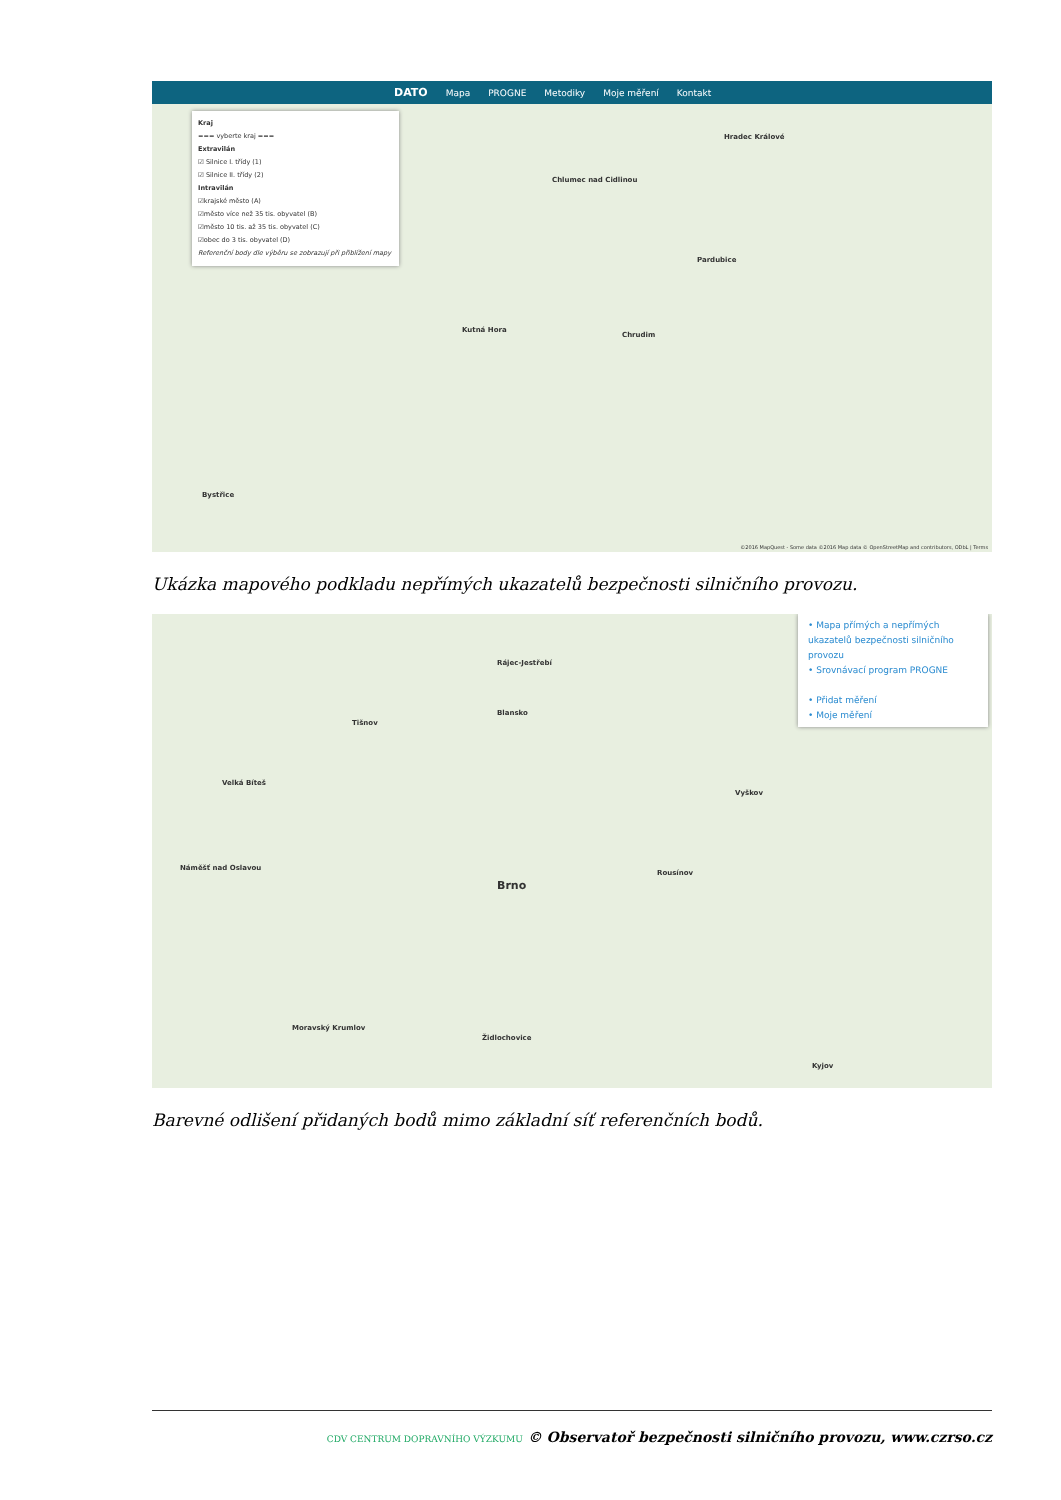DATO Mapa PROGNE Metodiky Moje měření Kontakt
Kraj
=== vyberte kraj ===
Extravilán
☑ Silnice I. třídy (1)
☑ Silnice II. třídy (2)
Intravilán
☑krajské město (A)
☑město více než 35 tis. obyvatel (B)
☑město 10 tis. až 35 tis. obyvatel (C)
☑obec do 3 tis. obyvatel (D)
Referenční body dle výběru se zobrazují při přiblížení mapy
Hradec Králové
Pardubice
Chlumec nad Cidlinou
Kutná Hora
Chrudim
Bystřice
©2016 MapQuest - Some data ©2016 Map data © OpenStreetMap and contributors, ODbL | Terms
Ukázka mapového podkladu nepřímých ukazatelů bezpečnosti silničního provozu.
• Mapa přímých a nepřímých ukazatelů bezpečnosti silničního provozu
• Srovnávací program PROGNE
• Přidat měření
• Moje měření
Brno
Rájec-Jestřebí
Blansko
Tišnov
Velká Bíteš
Náměšť nad Oslavou
Vyškov
Rousínov
Moravský Krumlov
Židlochovice
Kyjov
Barevné odlišení přidaných bodů mimo základní síť referenčních bodů.
CDV CENTRUM DOPRAVNÍHO VÝZKUMU © Observatoř bezpečnosti silničního provozu, www.czrso.cz